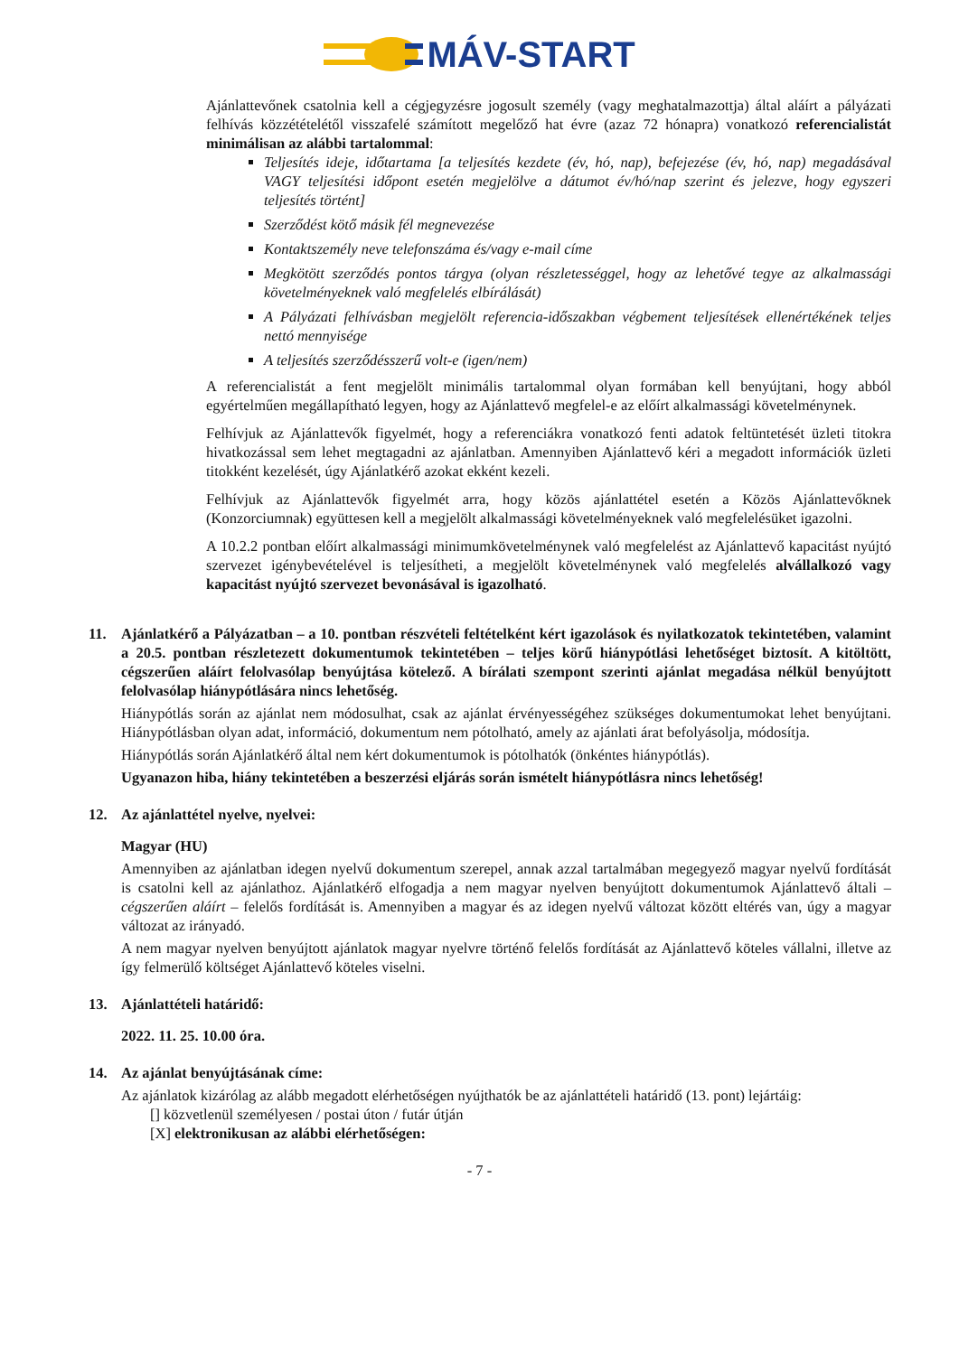MÁV-START
Ajánlattevőnek csatolnia kell a cégjegyzésre jogosult személy (vagy meghatalmazottja) által aláírt a pályázati felhívás közzétételétől visszafelé számított megelőző hat évre (azaz 72 hónapra) vonatkozó referencialistát minimálisan az alábbi tartalommal:
Teljesítés ideje, időtartama [a teljesítés kezdete (év, hó, nap), befejezése (év, hó, nap) megadásával VAGY teljesítési időpont esetén megjelölve a dátumot év/hó/nap szerint és jelezve, hogy egyszeri teljesítés történt]
Szerződést kötő másik fél megnevezése
Kontaktszemély neve telefonszáma és/vagy e-mail címe
Megkötött szerződés pontos tárgya (olyan részletességgel, hogy az lehetővé tegye az alkalmassági követelményeknek való megfelelés elbírálását)
A Pályázati felhívásban megjelölt referencia-időszakban végbement teljesítések ellenértékének teljes nettó mennyisége
A teljesítés szerződésszerű volt-e (igen/nem)
A referencialistát a fent megjelölt minimális tartalommal olyan formában kell benyújtani, hogy abból egyértelműen megállapítható legyen, hogy az Ajánlattevő megfelel-e az előírt alkalmassági követelménynek.
Felhívjuk az Ajánlattevők figyelmét, hogy a referenciákra vonatkozó fenti adatok feltüntetését üzleti titokra hivatkozással sem lehet megtagadni az ajánlatban. Amennyiben Ajánlattevő kéri a megadott információk üzleti titokként kezelését, úgy Ajánlatkérő azokat ekként kezeli.
Felhívjuk az Ajánlattevők figyelmét arra, hogy közös ajánlattétel esetén a Közös Ajánlattevőknek (Konzorciumnak) együttesen kell a megjelölt alkalmassági követelményeknek való megfelelésüket igazolni.
A 10.2.2 pontban előírt alkalmassági minimumkövetelménynek való megfelelést az Ajánlattevő kapacitást nyújtó szervezet igénybevételével is teljesítheti, a megjelölt követelménynek való megfelelés alvállalkozó vagy kapacitást nyújtó szervezet bevonásával is igazolható.
11. Ajánlatkérő a Pályázatban – a 10. pontban részvételi feltételként kért igazolások és nyilatkozatok tekintetében, valamint a 20.5. pontban részletezett dokumentumok tekintetében – teljes körű hiánypótlási lehetőséget biztosít. A kitöltött, cégszerűen aláírt felolvasólap benyújtása kötelező. A bírálati szempont szerinti ajánlat megadása nélkül benyújtott felolvasólap hiánypótlására nincs lehetőség.
Hiánypótlás során az ajánlat nem módosulhat, csak az ajánlat érvényességéhez szükséges dokumentumokat lehet benyújtani. Hiánypótlásban olyan adat, információ, dokumentum nem pótolható, amely az ajánlati árat befolyásolja, módosítja.
Hiánypótlás során Ajánlatkérő által nem kért dokumentumok is pótolhatók (önkéntes hiánypótlás).
Ugyanazon hiba, hiány tekintetében a beszerzési eljárás során ismételt hiánypótlásra nincs lehetőség!
12. Az ajánlattétel nyelve, nyelvei:
Magyar (HU)
Amennyiben az ajánlatban idegen nyelvű dokumentum szerepel, annak azzal tartalmában megegyező magyar nyelvű fordítását is csatolni kell az ajánlathoz. Ajánlatkérő elfogadja a nem magyar nyelven benyújtott dokumentumok Ajánlattevő általi – cégszerűen aláírt – felelős fordítását is. Amennyiben a magyar és az idegen nyelvű változat között eltérés van, úgy a magyar változat az irányadó.
A nem magyar nyelven benyújtott ajánlatok magyar nyelvre történő felelős fordítását az Ajánlattevő köteles vállalni, illetve az így felmerülő költséget Ajánlattevő köteles viselni.
13. Ajánlattételi határidő:
2022. 11. 25. 10.00 óra.
14. Az ajánlat benyújtásának címe:
Az ajánlatok kizárólag az alább megadott elérhetőségen nyújthatók be az ajánlattételi határidő (13. pont) lejártáig:
[] közvetlenül személyesen / postai úton / futár útján
[X] elektronikusan az alábbi elérhetőségen:
- 7 -